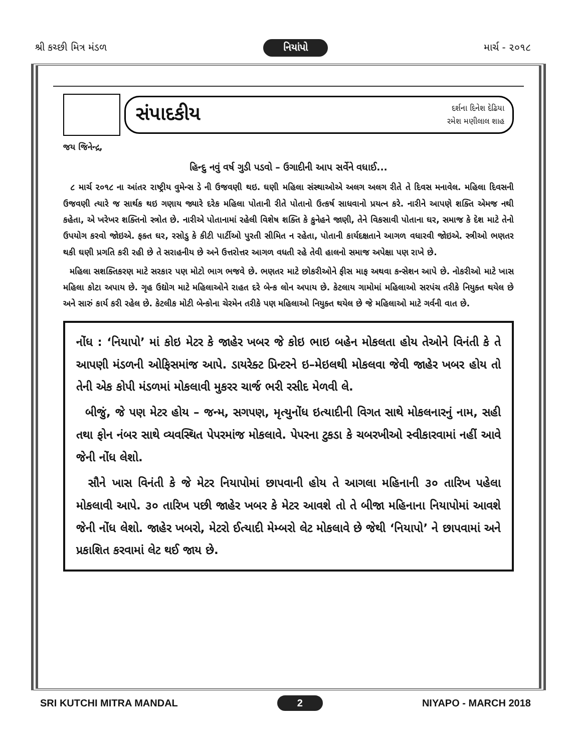શ્રી કચ્છી મિત્ર મંડળ નિયાંપો માર્ચ - ૨૦૧૮
સંપાદકીય
દર્શના દિનેશ દેઢિયા
રમેશ મણીલાલ શાહ
જય જિનેન્દ્ર,
હિન્દુ નવું વર્ષ ગુડી પડવો – ઉગાદીની આપ સર્વેને વધાઈ...
૮ માર્ચ ૨૦૧૮ ના આંતર રાષ્ટ્રીય વુમેન્સ ડે ની ઉજવણી થઇ. ઘણી મહિલા સંસ્થાઓએ અલગ અલગ રીતે તે દિવસ મનાવેલ. મહિલા દિવસની ઉજવણી ત્યારે જ સાર્થક થઇ ગણાય જ્યારે દરેક મહિલા પોતાની રીતે પોતાનો ઉત્કર્ષ સાધવાનો પ્રયત્ન કરે. નારીને આપણે શક્તિ એમજ નથી કહેતા, એ ખરેખર શક્તિનો સ્ત્રોત છે. નારીએ પોતાનામાં રહેલી વિશેષ શક્તિ કે કુનેહને જાણી, તેને વિકસાવી પોતાના ઘર, સમાજ કે દેશ માટે તેનો ઉપયોગ કરવો જોઇએ. ફક્ત ઘર, રસોડુ કે કીટી પાર્ટીઓ પુરતી સીમિત ન રહેતા, પોતાની કાર્યદક્ષતાને આગળ વધારવી જોઇએ. સ્ત્રીઓ ભણતર થકી ઘણી પ્રગતિ કરી રહી છે તે સરાહનીય છે અને ઉત્તરોત્તર આગળ વધતી રહે તેવી હાલનો સમાજ અપેક્ષા પણ રાખે છે.
મહિલા સશક્તિકરણ માટે સરકાર પણ મોટો ભાગ ભજવે છે. ભણતર માટે છોકરીઓને ફીસ માફ અથવા કન્સેશન આપે છે. નોકરીઓ માટે ખાસ મહિલા કોટા અપાય છે. ગૃહ ઉદ્યોગ માટે મહિલાઓને રાહત દરે બેન્ક લોન અપાય છે. કેટલાય ગામોમાં મહિલાઓ સરપંચ તરીકે નિયુક્ત થયેલ છે અને સારું કાર્ય કરી રહેલ છે. કેટલીક મોટી બેન્કોના ચેરમેન તરીકે પણ મહિલાઓ નિયુક્ત થયેલ છે જે મહિલાઓ માટે ગર્વની વાત છે.
નોંધ : ‘નિયાપો’ માં કોઇ મેટર કે જાહેર ખબર જે કોઇ ભાઇ બહેન મોકલતા હોય તેઓને વિનંતી કે તે આપણી મંડળની ઓફિસમાંજ આપે. ડાયરેક્ટ પ્રિન્ટરને ઇ–મેઇલથી મોકલવા જેવી જાહેર ખબર હોય તો તેની એક કોપી મંડળમાં મોકલાવી મુકરર ચાર્જ ભરી રસીદ મેળવી લે.
બીજું, જે પણ મેટર હોય – જન્મ, સગપણ, મૃત્યુનોંધ ઇત્યાદીની વિગત સાથે મોકલનારનું નામ, સહી તથા ફોન નંબર સાથે વ્યવસ્થિત પેપરમાંજ મોકલાવે. પેપરના ટુકડા કે ચબરખીઓ સ્વીકારવામાં નહીં આવે જેની નોંધ લેશો.
સૌને ખાસ વિનંતી કે જે મેટર નિયાપોમાં છાપવાની હોય તે આગલા મહિનાની ૩૦ તારિખ પહેલા મોકલાવી આપે. ૩૦ તારિખ પછી જાહેર ખબર કે મેટર આવશે તો તે બીજા મહિનાના નિયાપોમાં આવશે જેની નોંધ લેશો. જાહેર ખબરો, મેટરો ઈત્યાદી મેમ્બરો લેટ મોકલાવે છે જેથી ‘નિયાપો’ ને છાપવામાં અને પ્રકાશિત કરવામાં લેટ થઈ જાય છે.
SRI KUTCHI MITRA MANDAL 2 NIYAPO - MARCH 2018